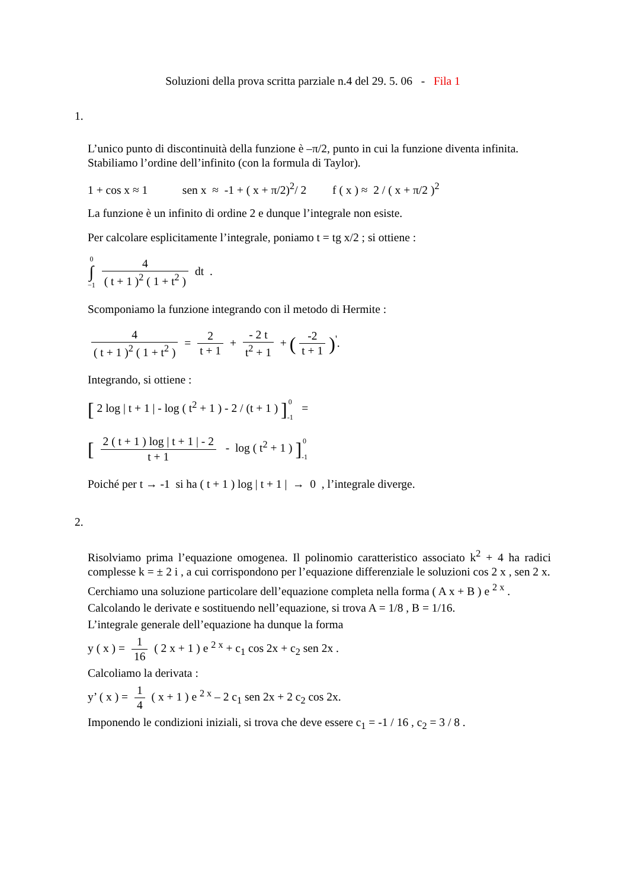Soluzioni della prova scritta parziale n.4 del 29. 5. 06 - Fila 1
1.
L’unico punto di discontinuità della funzione è –π/2, punto in cui la funzione diventa infinita. Stabiliamo l’ordine dell’infinito (con la formula di Taylor).
1 + cos x ≈ 1 sen x ≈ -1 + ( x + π/2)<sup>2</sup>/ 2 f ( x ) ≈ 2 / ( x + π/2 )<sup>2</sup>
La funzione è un infinito di ordine 2 e dunque l’integrale non esiste.
Per calcolare esplicitamente l’integrale, poniamo t = tg x/2 ; si ottiene :
0
∫
−1 4 ( t + 1 )<sup>2</sup> ( 1 + t<sup>2</sup> ) dt .
Scomponiamo la funzione integrando con il metodo di Hermite :
4 ( t + 1 )<sup>2</sup> ( 1 + t<sup>2</sup> ) = 2 t + 1 + - 2 t t<sup>2</sup> + 1 + (-2 t + 1)<sup>'</sup>.
Integrando, si ottiene :
[ 2 log | t + 1 | - log ( t<sup>2</sup> + 1 ) - 2 / (t + 1 ) ] 0
-1 =
[ 2 ( t + 1 ) log | t + 1 | - 2 t + 1 - log ( t<sup>2</sup> + 1 ) ] 0
-1
Poiché per t → -1 si ha ( t + 1 ) log | t + 1 | → 0 , l’integrale diverge.
2.
Risolviamo prima l’equazione omogenea. Il polinomio caratteristico associato k<sup>2</sup> + 4 ha radici complesse k = ± 2 i , a cui corrispondono per l’equazione differenziale le soluzioni cos 2 x , sen 2 x.
Cerchiamo una soluzione particolare dell’equazione completa nella forma ( A x + B ) e <sup>2 x</sup> .
Calcolando le derivate e sostituendo nell’equazione, si trova A = 1/8 , B = 1/16.
L’integrale generale dell’equazione ha dunque la forma
y ( x ) = 1 16 ( 2 x + 1 ) e <sup>2 x</sup> + c<sub>1</sub> cos 2x + c<sub>2</sub> sen 2x .
Calcoliamo la derivata :
y’ ( x ) = 1 4 ( x + 1 ) e <sup>2 x</sup> – 2 c<sub>1</sub> sen 2x + 2 c<sub>2</sub> cos 2x.
Imponendo le condizioni iniziali, si trova che deve essere c<sub>1</sub> = -1 / 16 , c<sub>2</sub> = 3 / 8 .